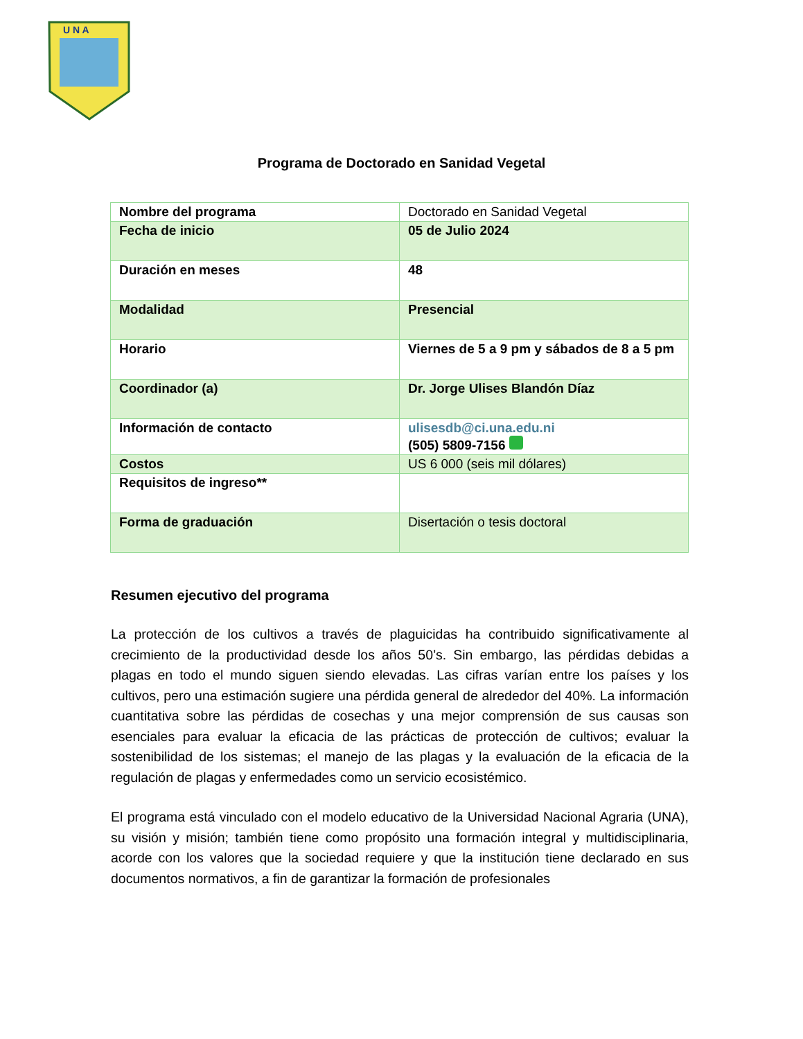U N A
Programa de Doctorado en Sanidad Vegetal
| Nombre del programa | Doctorado en Sanidad Vegetal |
| Fecha de inicio | 05 de Julio 2024 |
| Duración en meses | 48 |
| Modalidad | Presencial |
| Horario | Viernes de 5 a 9 pm y sábados de 8 a 5 pm |
| Coordinador (a) | Dr. Jorge Ulises Blandón Díaz |
| Información de contacto | ulisesdb@ci.una.edu.ni (505) 5809-7156 |
| Costos | US 6 000 (seis mil dólares) |
| Requisitos de ingreso** | |
| Forma de graduación | Disertación o tesis doctoral |
Resumen ejecutivo del programa
La protección de los cultivos a través de plaguicidas ha contribuido significativamente al crecimiento de la productividad desde los años 50’s. Sin embargo, las pérdidas debidas a plagas en todo el mundo siguen siendo elevadas. Las cifras varían entre los países y los cultivos, pero una estimación sugiere una pérdida general de alrededor del 40%. La información cuantitativa sobre las pérdidas de cosechas y una mejor comprensión de sus causas son esenciales para evaluar la eficacia de las prácticas de protección de cultivos; evaluar la sostenibilidad de los sistemas; el manejo de las plagas y la evaluación de la eficacia de la regulación de plagas y enfermedades como un servicio ecosistémico.
El programa está vinculado con el modelo educativo de la Universidad Nacional Agraria (UNA), su visión y misión; también tiene como propósito una formación integral y multidisciplinaria, acorde con los valores que la sociedad requiere y que la institución tiene declarado en sus documentos normativos, a fin de garantizar la formación de profesionales